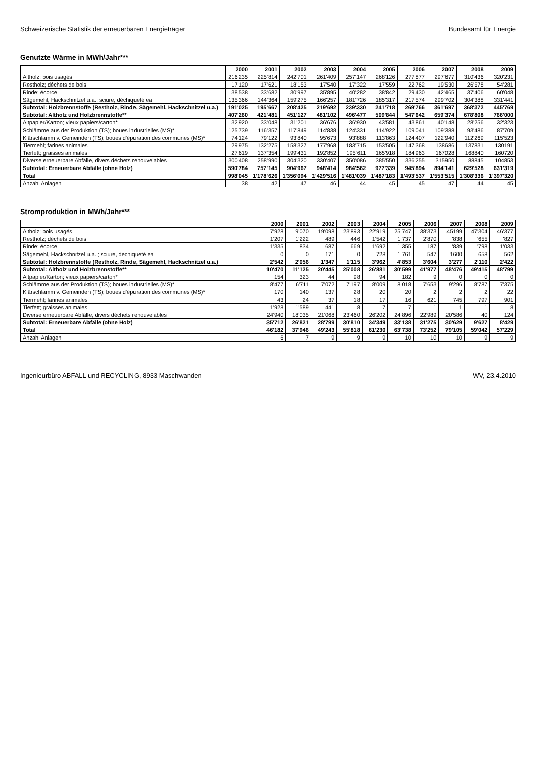Schweizerische Statistik der erneuerbaren Energieträger Bundesamt für Energie
Genutzte Wärme in MWh/Jahr***
| | 2000 | 2001 | 2002 | 2003 | 2004 | 2005 | 2006 | 2007 | 2008 | 2009 |
| --- | --- | --- | --- | --- | --- | --- | --- | --- | --- | --- |
| Altholz; bois usagés | 216'235 | 225'814 | 242'701 | 261'409 | 257'147 | 268'126 | 277'877 | 297'677 | 310'436 | 320'231 |
| Restholz; déchets de bois | 17'120 | 17'621 | 18'153 | 17'540 | 17'322 | 17'559 | 22'762 | 19'530 | 26'578 | 54'281 |
| Rinde; écorce | 38'538 | 33'682 | 30'997 | 35'895 | 40'282 | 38'842 | 29'430 | 42'465 | 37'406 | 60'048 |
| Sägemehl, Hackschnitzel u.a.; sciure, déchiqueté ea | 135'366 | 144'364 | 159'275 | 166'257 | 181'726 | 185'317 | 217'574 | 299'702 | 304'388 | 331'441 |
| Subtotal: Holzbrennstoffe (Restholz, Rinde, Sägemehl, Hackschnitzel u.a.) | 191'025 | 195'667 | 208'425 | 219'692 | 239'330 | 241'718 | 269'766 | 361'697 | 368'372 | 445'769 |
| Subtotal: Altholz und Holzbrennstoffe** | 407'260 | 421'481 | 451'127 | 481'102 | 496'477 | 509'844 | 547'642 | 659'374 | 678'808 | 766'000 |
| Altpapier/Karton; vieux papiers/carton* | 32'920 | 33'048 | 31'201 | 36'676 | 36'930 | 43'581 | 43'861 | 40'148 | 28'256 | 32'323 |
| Schlämme aus der Produktion (TS); boues industrielles (MS)* | 125'739 | 116'357 | 117'849 | 114'838 | 124'331 | 114'922 | 109'041 | 109'388 | 93'486 | 87'709 |
| Klärschlamm v. Gemeinden (TS); boues d'épuration des communes (MS)* | 74'124 | 79'122 | 93'840 | 95'673 | 93'888 | 113'863 | 124'407 | 122'940 | 112'269 | 115'523 |
| Tiermehl; farines animales | 29'975 | 132'275 | 158'327 | 177'968 | 183'715 | 153'505 | 147'368 | 138686 | 137831 | 130191 |
| Tierfett; graisses animales | 27'619 | 137'354 | 199'431 | 192'852 | 195'611 | 165'918 | 184'963 | 167028 | 168840 | 160720 |
| Diverse erneuerbare Abfälle, divers déchets renouvelables | 300'408 | 258'990 | 304'320 | 330'407 | 350'086 | 385'550 | 336'255 | 315950 | 88845 | 104853 |
| Subtotal: Erneuerbare Abfälle (ohne Holz) | 590'784 | 757'145 | 904'967 | 948'414 | 984'562 | 977'339 | 945'894 | 894'141 | 629'528 | 631'319 |
| Total | 998'045 | 1'178'626 | 1'356'094 | 1'429'516 | 1'481'039 | 1'487'183 | 1'493'537 | 1'553'515 | 1'308'336 | 1'397'320 |
| Anzahl Anlagen | 38 | 42 | 47 | 46 | 44 | 45 | 45 | 47 | 44 | 45 |
Stromproduktion in MWh/Jahr***
| | 2000 | 2001 | 2002 | 2003 | 2004 | 2005 | 2006 | 2007 | 2008 | 2009 |
| --- | --- | --- | --- | --- | --- | --- | --- | --- | --- | --- |
| Altholz; bois usagés | 7'928 | 9'070 | 19'098 | 23'893 | 22'919 | 25'747 | 38'373 | 45199 | 47'304 | 46'377 |
| Restholz; déchets de bois | 1'207 | 1'222 | 489 | 446 | 1'542 | 1'737 | 2'870 | '838 | '655 | '827 |
| Rinde; écorce | 1'335 | 834 | 687 | 669 | 1'692 | 1'355 | 187 | '839 | '798 | 1'033 |
| Sägemehl, Hackschnitzel u.a..; sciure, déchiqueté ea | 0 | 0 | 171 | 0 | 728 | 1'761 | 547 | 1600 | 658 | 562 |
| Subtotal: Holzbrennstoffe (Restholz, Rinde, Sägemehl, Hackschnitzel u.a.) | 2'542 | 2'056 | 1'347 | 1'115 | 3'962 | 4'853 | 3'604 | 3'277 | 2'110 | 2'422 |
| Subtotal: Altholz und Holzbrennstoffe** | 10'470 | 11'125 | 20'445 | 25'008 | 26'881 | 30'599 | 41'977 | 48'476 | 49'415 | 48'799 |
| Altpapier/Karton; vieux papiers/carton* | 154 | 323 | 44 | 98 | 94 | 182 | 9 | 0 | 0 | 0 |
| Schlämme aus der Produktion (TS); boues industrielles (MS)* | 8'477 | 6'711 | 7'072 | 7'197 | 8'009 | 8'018 | 7'653 | 9'296 | 8'787 | 7'375 |
| Klärschlamm v. Gemeinden (TS); boues d'épuration des communes (MS)* | 170 | 140 | 137 | 28 | 20 | 20 | 2 | 2 | 2 | 22 |
| Tiermehl; farines animales | 43 | 24 | 37 | 18 | 17 | 16 | 621 | 745 | 797 | 901 |
| Tierfett; graisses animales | 1'928 | 1'589 | 441 | 8 | 7 | 7 | 1 | 1 | 1 | 8 |
| Diverse erneuerbare Abfälle, divers déchets renouvelables | 24'940 | 18'035 | 21'068 | 23'460 | 26'202 | 24'896 | 22'989 | 20'586 | 40 | 124 |
| Subtotal: Erneuerbare Abfälle (ohne Holz) | 35'712 | 26'821 | 28'799 | 30'810 | 34'349 | 33'138 | 31'275 | 30'629 | 9'627 | 8'429 |
| Total | 46'182 | 37'946 | 49'243 | 55'818 | 61'230 | 63'738 | 73'252 | 79'105 | 59'042 | 57'229 |
| Anzahl Anlagen | 6 | 7 | 9 | 9 | 9 | 10 | 10 | 10 | 9 | 9 |
Ingenieurbüro ABFALL und RECYCLING, 8933 Maschwanden WV, 23.4.2010